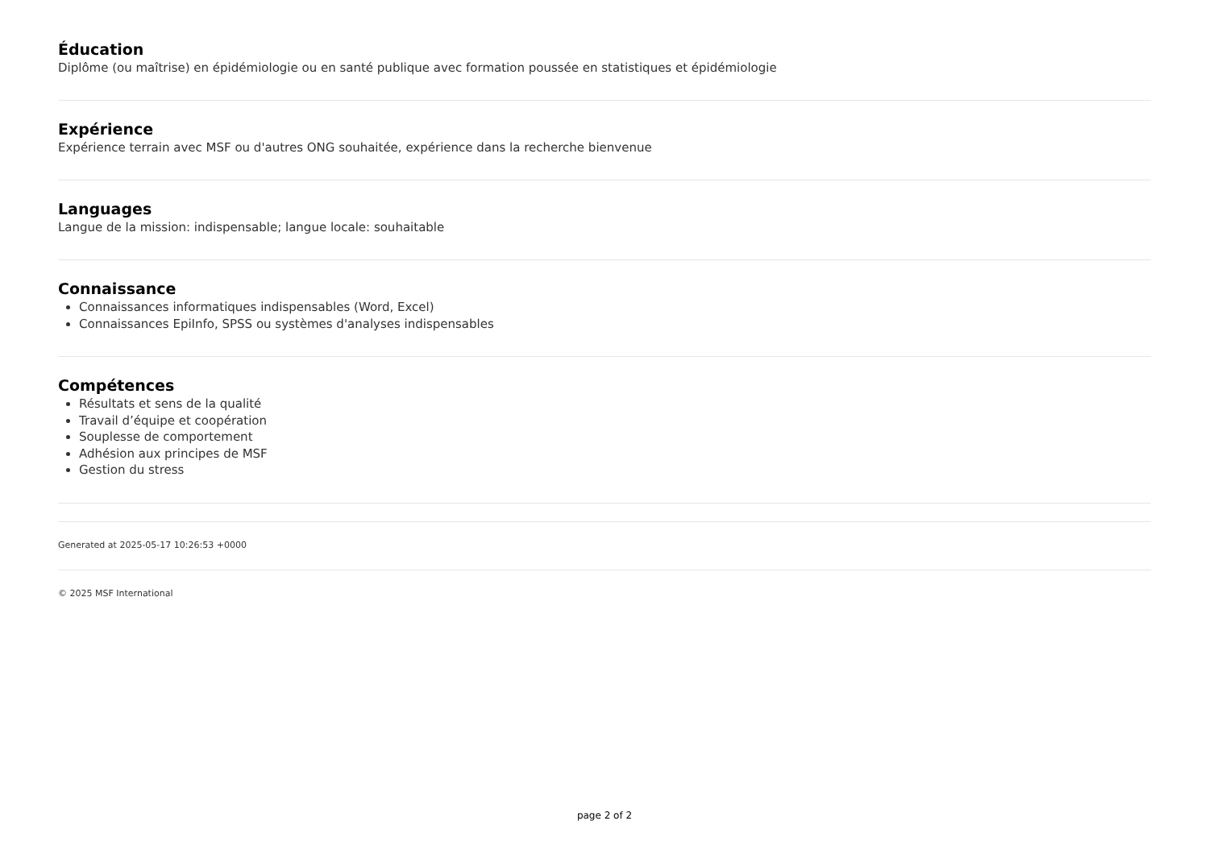Éducation
Diplôme (ou maîtrise) en épidémiologie ou en santé publique avec formation poussée en statistiques et épidémiologie
Expérience
Expérience terrain avec MSF ou d'autres ONG souhaitée, expérience dans la recherche bienvenue
Languages
Langue de la mission: indispensable; langue locale: souhaitable
Connaissance
Connaissances informatiques indispensables (Word, Excel)
Connaissances EpiInfo, SPSS ou systèmes d'analyses indispensables
Compétences
Résultats et sens de la qualité
Travail d’équipe et coopération
Souplesse de comportement
Adhésion aux principes de MSF
Gestion du stress
Generated at 2025-05-17 10:26:53 +0000
© 2025 MSF International
page 2 of 2